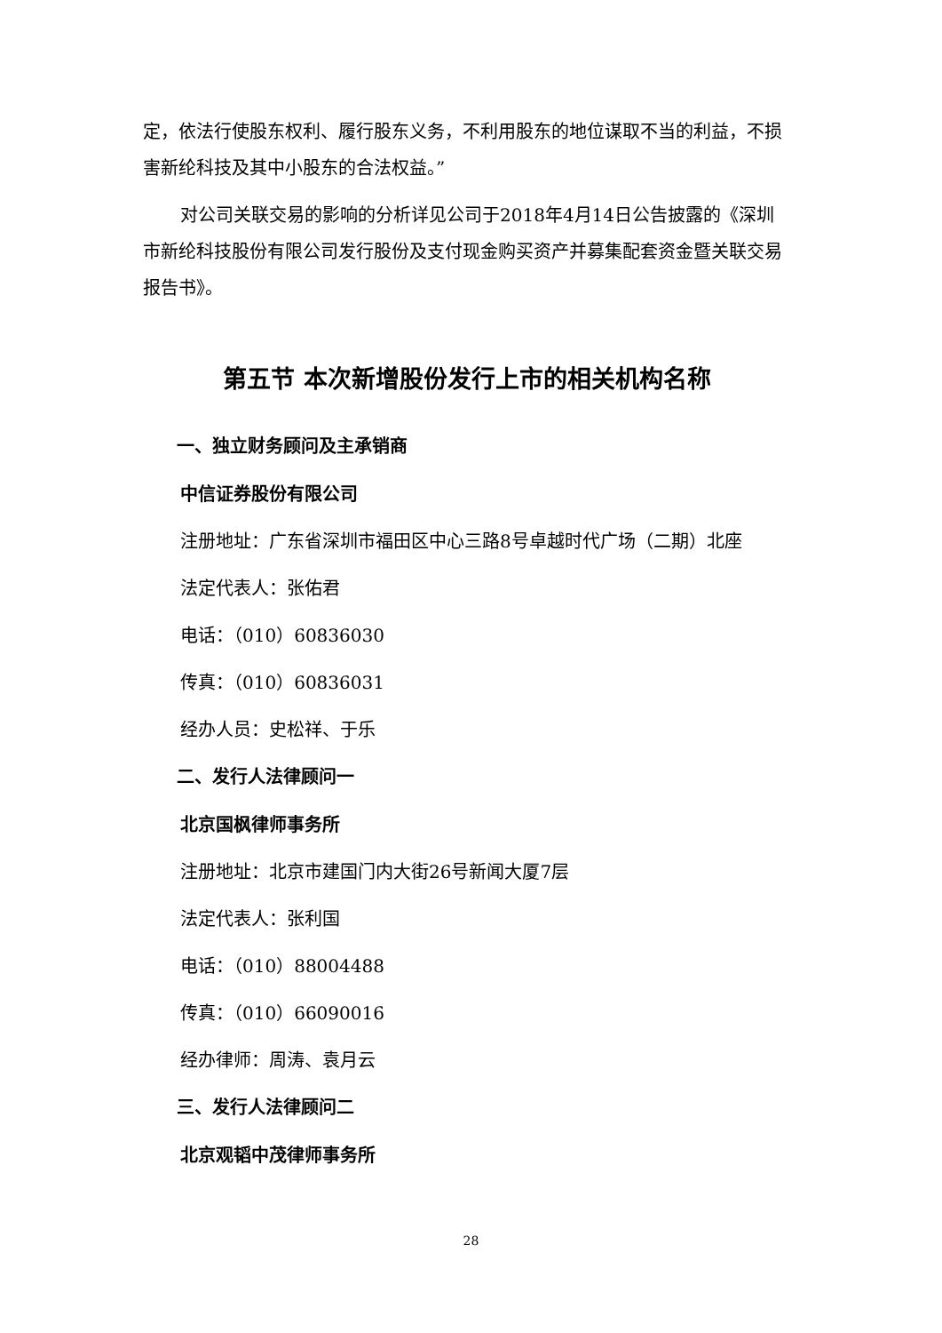定，依法行使股东权利、履行股东义务，不利用股东的地位谋取不当的利益，不损害新纶科技及其中小股东的合法权益。”
对公司关联交易的影响的分析详见公司于2018年4月14日公告披露的《深圳市新纶科技股份有限公司发行股份及支付现金购买资产并募集配套资金暨关联交易报告书》。
第五节 本次新增股份发行上市的相关机构名称
一、独立财务顾问及主承销商
中信证券股份有限公司
注册地址：广东省深圳市福田区中心三路8号卓越时代广场（二期）北座
法定代表人：张佑君
电话：（010）60836030
传真：（010）60836031
经办人员：史松祥、于乐
二、发行人法律顾问一
北京国枫律师事务所
注册地址：北京市建国门内大街26号新闻大厦7层
法定代表人：张利国
电话：（010）88004488
传真：（010）66090016
经办律师：周涛、袁月云
三、发行人法律顾问二
北京观韬中茂律师事务所
28